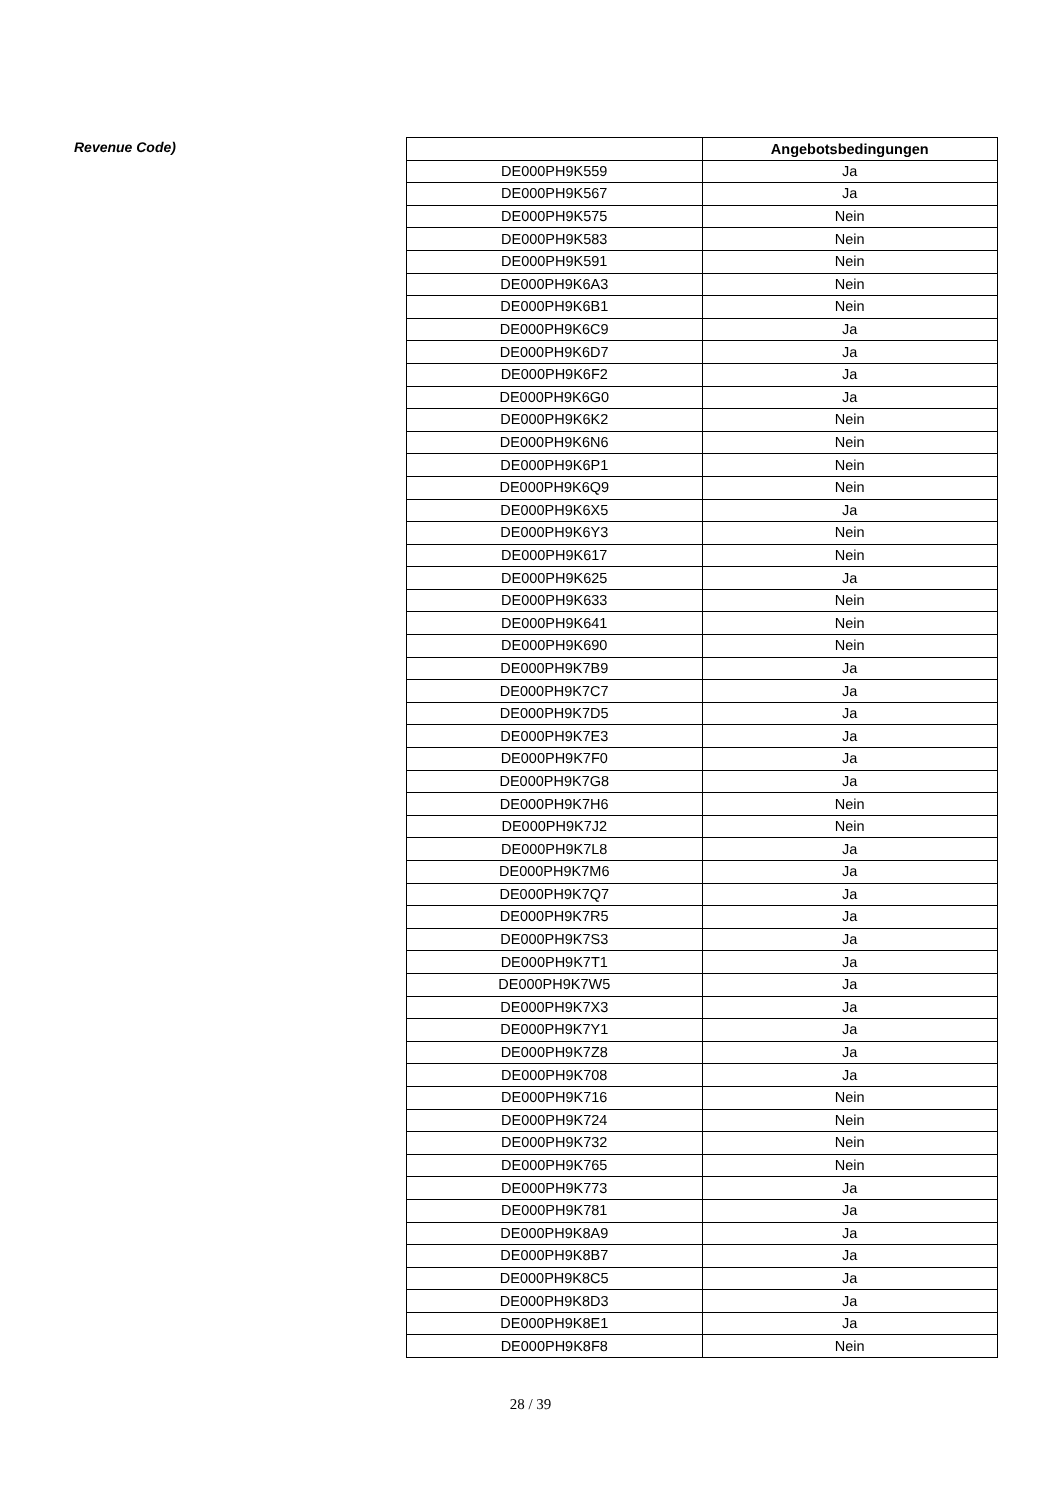Revenue Code)
| | Angebotsbedingungen |
| --- | --- |
| DE000PH9K559 | Ja |
| DE000PH9K567 | Ja |
| DE000PH9K575 | Nein |
| DE000PH9K583 | Nein |
| DE000PH9K591 | Nein |
| DE000PH9K6A3 | Nein |
| DE000PH9K6B1 | Nein |
| DE000PH9K6C9 | Ja |
| DE000PH9K6D7 | Ja |
| DE000PH9K6F2 | Ja |
| DE000PH9K6G0 | Ja |
| DE000PH9K6K2 | Nein |
| DE000PH9K6N6 | Nein |
| DE000PH9K6P1 | Nein |
| DE000PH9K6Q9 | Nein |
| DE000PH9K6X5 | Ja |
| DE000PH9K6Y3 | Nein |
| DE000PH9K617 | Nein |
| DE000PH9K625 | Ja |
| DE000PH9K633 | Nein |
| DE000PH9K641 | Nein |
| DE000PH9K690 | Nein |
| DE000PH9K7B9 | Ja |
| DE000PH9K7C7 | Ja |
| DE000PH9K7D5 | Ja |
| DE000PH9K7E3 | Ja |
| DE000PH9K7F0 | Ja |
| DE000PH9K7G8 | Ja |
| DE000PH9K7H6 | Nein |
| DE000PH9K7J2 | Nein |
| DE000PH9K7L8 | Ja |
| DE000PH9K7M6 | Ja |
| DE000PH9K7Q7 | Ja |
| DE000PH9K7R5 | Ja |
| DE000PH9K7S3 | Ja |
| DE000PH9K7T1 | Ja |
| DE000PH9K7W5 | Ja |
| DE000PH9K7X3 | Ja |
| DE000PH9K7Y1 | Ja |
| DE000PH9K7Z8 | Ja |
| DE000PH9K708 | Ja |
| DE000PH9K716 | Nein |
| DE000PH9K724 | Nein |
| DE000PH9K732 | Nein |
| DE000PH9K765 | Nein |
| DE000PH9K773 | Ja |
| DE000PH9K781 | Ja |
| DE000PH9K8A9 | Ja |
| DE000PH9K8B7 | Ja |
| DE000PH9K8C5 | Ja |
| DE000PH9K8D3 | Ja |
| DE000PH9K8E1 | Ja |
| DE000PH9K8F8 | Nein |
28 / 39